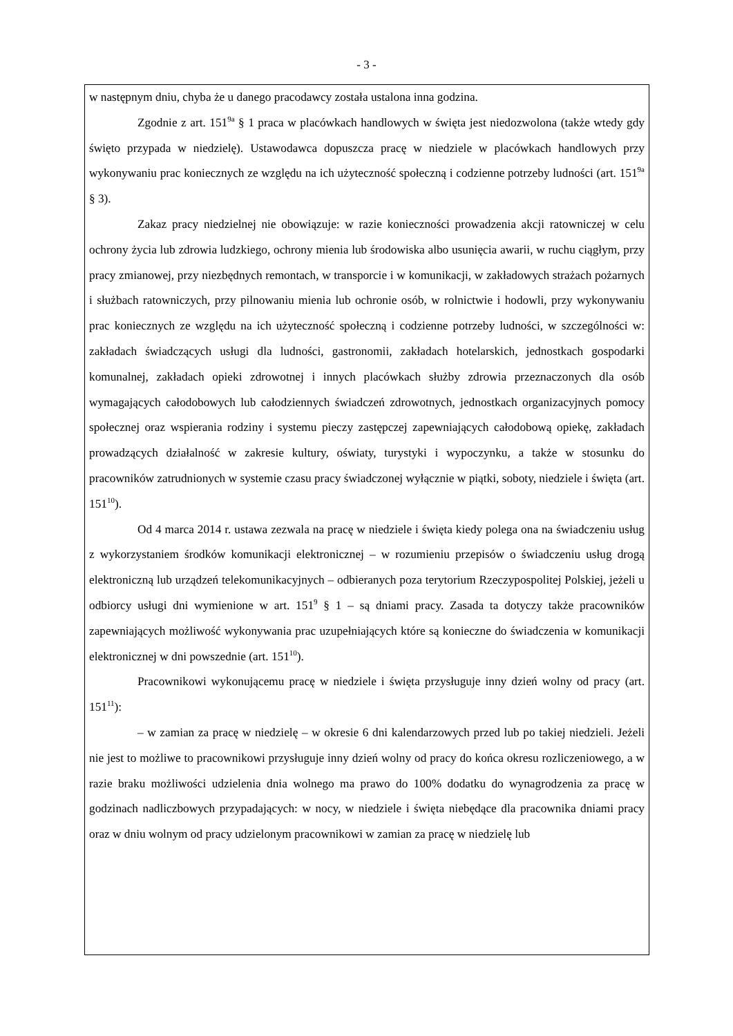- 3 -
w następnym dniu, chyba że u danego pracodawcy została ustalona inna godzina.
Zgodnie z art. 151<sup>9a</sup> § 1 praca w placówkach handlowych w święta jest niedozwolona (także wtedy gdy święto przypada w niedzielę). Ustawodawca dopuszcza pracę w niedziele w placówkach handlowych przy wykonywaniu prac koniecznych ze względu na ich użyteczność społeczną i codzienne potrzeby ludności (art. 151<sup>9a</sup> § 3).
Zakaz pracy niedzielnej nie obowiązuje: w razie konieczności prowadzenia akcji ratowniczej w celu ochrony życia lub zdrowia ludzkiego, ochrony mienia lub środowiska albo usunięcia awarii, w ruchu ciągłym, przy pracy zmianowej, przy niezbędnych remontach, w transporcie i w komunikacji, w zakładowych strażach pożarnych i służbach ratowniczych, przy pilnowaniu mienia lub ochronie osób, w rolnictwie i hodowli, przy wykonywaniu prac koniecznych ze względu na ich użyteczność społeczną i codzienne potrzeby ludności, w szczególności w: zakładach świadczących usługi dla ludności, gastronomii, zakładach hotelarskich, jednostkach gospodarki komunalnej, zakładach opieki zdrowotnej i innych placówkach służby zdrowia przeznaczonych dla osób wymagających całodobowych lub całodziennych świadczeń zdrowotnych, jednostkach organizacyjnych pomocy społecznej oraz wspierania rodziny i systemu pieczy zastępczej zapewniających całodobową opiekę, zakładach prowadzących działalność w zakresie kultury, oświaty, turystyki i wypoczynku, a także w stosunku do pracowników zatrudnionych w systemie czasu pracy świadczonej wyłącznie w piątki, soboty, niedziele i święta (art. 151<sup>10</sup>).
Od 4 marca 2014 r. ustawa zezwala na pracę w niedziele i święta kiedy polega ona na świadczeniu usług z wykorzystaniem środków komunikacji elektronicznej – w rozumieniu przepisów o świadczeniu usług drogą elektroniczną lub urządzeń telekomunikacyjnych – odbieranych poza terytorium Rzeczypospolitej Polskiej, jeżeli u odbiorcy usługi dni wymienione w art. 151<sup>9</sup> § 1 – są dniami pracy. Zasada ta dotyczy także pracowników zapewniających możliwość wykonywania prac uzupełniających które są konieczne do świadczenia w komunikacji elektronicznej w dni powszednie (art. 151<sup>10</sup>).
Pracownikowi wykonującemu pracę w niedziele i święta przysługuje inny dzień wolny od pracy (art. 151<sup>11</sup>):
– w zamian za pracę w niedzielę – w okresie 6 dni kalendarzowych przed lub po takiej niedzieli. Jeżeli nie jest to możliwe to pracownikowi przysługuje inny dzień wolny od pracy do końca okresu rozliczeniowego, a w razie braku możliwości udzielenia dnia wolnego ma prawo do 100% dodatku do wynagrodzenia za pracę w godzinach nadliczbowych przypadających: w nocy, w niedziele i święta niebędące dla pracownika dniami pracy oraz w dniu wolnym od pracy udzielonym pracownikowi w zamian za pracę w niedzielę lub